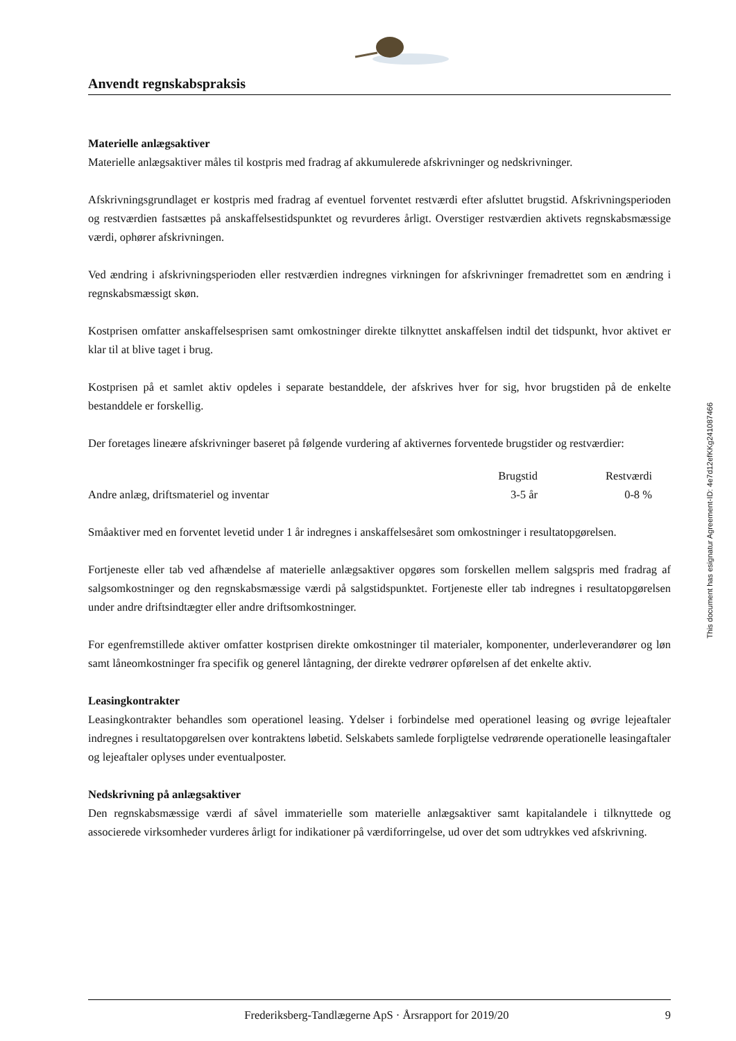Anvendt regnskabspraksis
Materielle anlægsaktiver
Materielle anlægsaktiver måles til kostpris med fradrag af akkumulerede afskrivninger og nedskrivninger.
Afskrivningsgrundlaget er kostpris med fradrag af eventuel forventet restværdi efter afsluttet brugstid. Afskrivningsperioden og restværdien fastsættes på anskaffelsestidspunktet og revurderes årligt. Overstiger restværdien aktivets regnskabsmæssige værdi, ophører afskrivningen.
Ved ændring i afskrivningsperioden eller restværdien indregnes virkningen for afskrivninger fremadrettet som en ændring i regnskabsmæssigt skøn.
Kostprisen omfatter anskaffelsesprisen samt omkostninger direkte tilknyttet anskaffelsen indtil det tidspunkt, hvor aktivet er klar til at blive taget i brug.
Kostprisen på et samlet aktiv opdeles i separate bestanddele, der afskrives hver for sig, hvor brugstiden på de enkelte bestanddele er forskellig.
Der foretages lineære afskrivninger baseret på følgende vurdering af aktivernes forventede brugstider og restværdier:
| | Brugstid | Restværdi | |
| --- | --- | --- | --- |
| Andre anlæg, driftsmateriel og inventar | 3-5 år | 0-8 % | |
Småaktiver med en forventet levetid under 1 år indregnes i anskaffelsesåret som omkostninger i resultatopgørelsen.
Fortjeneste eller tab ved afhændelse af materielle anlægsaktiver opgøres som forskellen mellem salgspris med fradrag af salgsomkostninger og den regnskabsmæssige værdi på salgstidspunktet. Fortjeneste eller tab indregnes i resultatopgørelsen under andre driftsindtægter eller andre driftsomkostninger.
For egenfremstillede aktiver omfatter kostprisen direkte omkostninger til materialer, komponenter, underleverandører og løn samt låneomkostninger fra specifik og generel låntagning, der direkte vedrører opførelsen af det enkelte aktiv.
Leasingkontrakter
Leasingkontrakter behandles som operationel leasing. Ydelser i forbindelse med operationel leasing og øvrige lejeaftaler indregnes i resultatopgørelsen over kontraktens løbetid. Selskabets samlede forpligtelse vedrørende operationelle leasingaftaler og lejeaftaler oplyses under eventualposter.
Nedskrivning på anlægsaktiver
Den regnskabsmæssige værdi af såvel immaterielle som materielle anlægsaktiver samt kapitalandele i tilknyttede og associerede virksomheder vurderes årligt for indikationer på værdiforringelse, ud over det som udtrykkes ved afskrivning.
This document has esignatur Agreement-ID: 4e7d12efKKg241087466
Frederiksberg-Tandlægerne ApS · Årsrapport for 2019/20 9